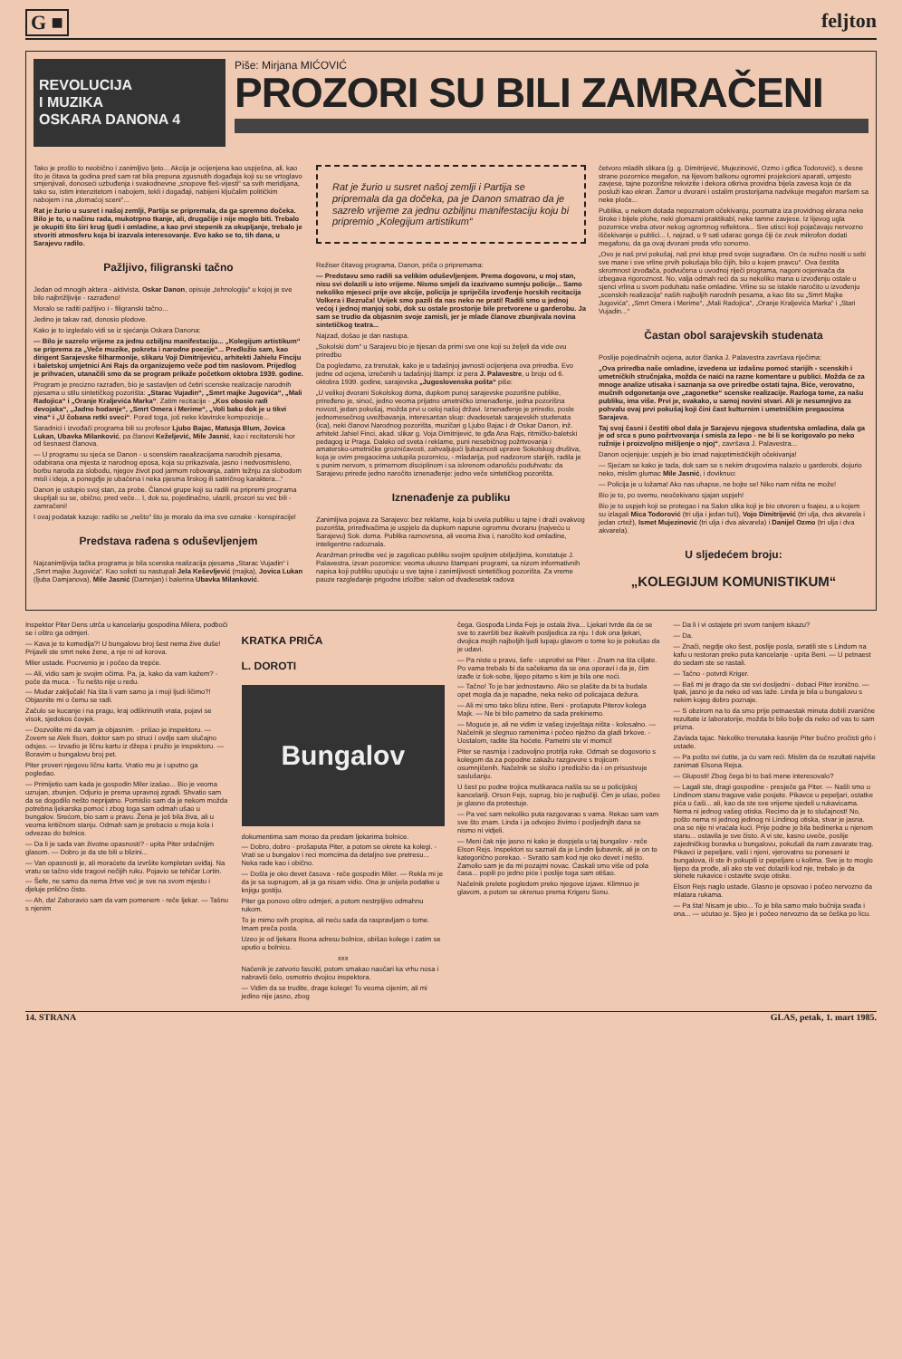G ■ feljton
REVOLUCIJA
I MUZIKA
OSKARA DANONA 4
Piše: Mirjana MIĆOVIĆ
PROZORI SU BILI ZAMRAČENI
Tako je prošlo to neobično i zanimljivo ljeto... Akcija je ocijenjena kao uspješna, ali, kao što je čitava ta godina pred sam rat bila prepuna zgusnutih događaja koji su se vrtoglavo smjenjivali, donoseći uzbuđenja i svakodnevne „snopove fleš-vijesti“ sa svih meridijana, tako su, istim intenzitetom i nabojem, tekli i događaji, nabijeni ključalim političkim nabojem i na „domaćoj sceni“...
Rat je žurio u susret i našoj zemlji, Partija se pripremala, da ga spremno dočeka. Bilo je to, u načinu rada, mukotrpno tkanje, ali, drugačije i nije moglo biti. Trebalo je okupiti što širi krug ljudi i omladine, a kao prvi stepenik za okupljanje, trebalo je stvoriti atmosferu koja bi izazvala interesovanje. Evo kako se to, tih dana, u Sarajevu radilo.
Pažljivo, filigranski tačno
Jedan od mnogih aktera - aktivista, Oskar Danon, opisuje „tehnologiju“ u kojoj je sve bilo najbrižljivije - razrađeno!
Moralo se raditi pažljivo i - filigranski tačno...
Jedino je takav rad, donosio plodove.
Kako je to izgledalo vidi se iz sjećanja Oskara Danona:
— Bilo je sazrelo vrijeme za jednu ozbiljnu manifestaciju... „Kolegijum artistikum“ se priprema za „Veče muzike, pokreta i narodne poezije“... Predložio sam, kao dirigent Sarajevske filharmonije, slikaru Voji Dimitrijeviću, arhitekti Jahielu Finciju i baletskoj umjetnici Ani Rajs da organizujemo veče pod tim naslovom. Prijedlog je prihvaćen, utanačili smo da se program prikaže početkom oktobra 1939. godine.
Program je precizno razrađen, bio je sastavljen od četiri scenske realizacije narodnih pjesama u stilu sintetičkog pozorišta: „Starac Vujadin“, „Smrt majke Jugovića“, „Mali Radojica“ i „Oranje Kraljevića Marka“. Zatim recitacije - „Kos obosio radi devojaka“, „Jadno hodanje“, „Smrt Omera i Merime“, „Voli baku dok je u tikvi vina“ i „U čobana retki sveci“. Pored toga, još neke klavirske kompozicije...
Saradnici i izvođači programa bili su profesor Ljubo Bajac, Matusja Blum, Jovica Lukan, Ubavka Milanković, pa članovi Keželjević, Mile Jasnić, kao i recitatorski hor od šesnaest članova.
— U programu su sjeća se Danon - u scenskim raealizacijama narodnih pjesama, odabirana ona mjesta iz narodnog eposa, koja su prikazivala, jasno i nedvosmisleno, borbu naroda za slobodu, njegov život pod jarmom robovanja, zatim težnju za slobodom misli i ideja, a ponegdje je ubačena i neka pjesma lirskog ili satiričnog karaktera...“
Danon je ustupio svoj stan, za probe. Članovi grupe koji su radili na pripremi programa skupljali su se, obično, pred veče... I, dok su, pojedinačno, ulazili, prozori su već bili - zamračeni!
I ovaj podatak kazuje: radilo se „nešto“ što je moralo da ima sve oznake - konspiracije!
Predstava rađena s oduševljenjem
Najzanimljivija tačka programa je bila scenska realizacija pjesama „Starac Vujadin“ i „Smrt majke Jugovića“. Kao solisti su nastupali Jela Keševljević (majka), Jovica Lukan (ljuba Damjanova), Mile Jasnić (Damnjan) i balerina Ubavka Milanković.
Rat je žurio u susret našoj zemlji i Partija se pripremala da ga dočeka, pa je Danon smatrao da je sazrelo vrijeme za jednu ozbiljnu manifestaciju koju bi pripremio „Kolegijum artistikum“
Režiser čitavog programa, Danon, priča o pripremama:
— Predstavu smo radili sa velikim oduševljenjem. Prema dogovoru, u moj stan, nisu svi dolazili u isto vrijeme. Nismo smjeli da izazivamo sumnju policije... Samo nekoliko mjeseci prije ove akcije, policija je spriječila izvođenje horskih recitacija Volkera i Bezruča! Uvijek smo pazili da nas neko ne prati! Radili smo u jednoj većoj i jednoj manjoj sobi, dok su ostale prostorije bile pretvorene u garderobu. Ja sam se trudio da objasnim svoje zamisli, jer je mlade članove zbunjivala novina sintetičkog teatra...
Najzad, došao je dan nastupa.
„Sokolski dom“ u Sarajevu bio je tijesan da primi sve one koji su željeli da vide ovu priredbu
Da pogledamo, za trenutak, kako je u tadašnjoj javnosti ocijenjena ova priredba. Evo jedne od ocjena, izrečenih u tadašnjoj štampi: iz pera J. Palavestre, u broju od 6. oktobra 1939. godine, sarajevska „Jugoslovenska pošta“ piše:
„U velikoj dvorani Sokolskog doma, dupkom punoj sarajevske pozorišne publike, priređeno je, sinoć, jedno veoma prijatno umetničko iznenađenje, jedna pozorišna novost, jedan pokušaj, možda prvi u celoj našoj državi. Iznenađenje je priredio, posle jednomesečnog uvežbavanja, interesantan skup: dvadesetak sarajevskih studenata (ica), neki članovi Narodnog pozorišta, muzičari g Ljubo Bajac i dr Oskar Danon, inž. arhitekt Jahiel Finci, akad. slikar g. Voja Dimitrijević, te gđa Ana Rajs, ritmičko-baletski pedagog iz Praga. Daleko od sveta i reklame, puni nesebičnog požrtvovanja i amatersko-umetničke grozničavosti, zahvaljujući ljubaznosti uprave Sokolskog društva, koja je ovim pregaocima ustupila pozornicu, - mladarija, pod nadzorom starijih, radila je s punim nervom, s primernom disciplinom i sa iskrenom odanošću poduhvatu: da Sarajevu prirede jedno naročito iznenađenje: jedno veče sintetičkog pozorišta.
Iznenađenje za publiku
Zanimljiva pojava za Sarajevo: bez reklame, koja bi uvela publiku u tajne i draži ovakvog pozorišta, priređivačima je uspjelo da dupkom napune ogromnu dvoranu (najveću u Sarajevu) Sok. doma. Publika raznovrsna, ali veoma živa i, naročito kod omladine, inteligentno radoznala.
Aranžman priredbe već je zagolicao publiku svojim spoljnim obilježjima, konstatuje J. Palavestra, izvan pozornice: veoma ukusno štampani programi, sa nizom informativnih napisa koji publiku upućuju u sve tajne i zanimljivosti sintetičkog pozorišta. Za vreme pauze razgledanje prigodne izložbe: salon od dvadesetak radova
četvoro mladih slikara (g. g. Dimitrijević, Mujezinović, Ozmo i gđica Todorović), s desne strane pozornice megafon, na lijevom balkonu ogromni projekcioni aparati, umjesto zavjese, tajne pozorišne rekvizite i dekora otkriva providna bijela zavesa koja će da posluži kao ekran. Žamor u dvorani i ostalim prostorijama nadvikuje megafon maršem sa neke ploče...
Publika, u nekom dotada nepoznatom očekivanju, posmatra iza providnog ekrana neke široke i bijele plohe, neki glomazni praktikabl, neke tamne zavjese. Iz lijevog ugla pozornice vreba otvor nekog ogromnog reflektora... Sve utisci koji pojačavaju nervozno iščekivanje u publici... I, najzad, u 9 sati udarac gonga čiji će zvuk mikrofon dodati megafonu, da ga ovaj dvorani preda vrlo sonorno.
„Ovo je naš prvi pokušaj, naš prvi istup pred svoje sugrađane. On će nužno nositi u sebi sve mane i sve vrline prvih pokušaja bilo čijih, bilo u kojem pravcu“. Ova čestita skromnost izvođača, podvučena u uvodnoj riječi programa, nagoni ocjenivača da izbegava rigoroznost. No, valja odmah reći da su nekoliko mana u izvođenju ostale u sjenci vrlina u svom poduhatu naše omladine. Vrline su se istakle naročito u izvođenju „scenskih realizacija“ naših najboljih narodnih pesama, a kao što su „Smrt Majke Jugovića“, „Smrt Omera i Merime“, „Mali Radojica“, „Oranje Kraljevića Marka“ i „Stari Vujadin...“
Častan obol sarajevskih studenata
Poslije pojedinačnih ocjena, autor članka J. Palavestra završava riječima:
„Ova priredba naše omladine, izvedena uz izdašnu pomoć starijih - scenskih i umetničkih stručnjaka, možda će naići na razne komentare u publici. Možda će za mnoge analize utisaka i saznanja sa ove priredbe ostati tajna. Biće, verovatno, mučnih odgonetanja ove „zagonetke“ scenske realizacije. Razloga tome, za našu publiku, ima više. Prvi je, svakako, u samoj novini stvari. Ali je nesumnjivo za pohvalu ovaj prvi pokušaj koji čini čast kulturnim i umetničkim pregaocima Sarajeva.
Taj svoj časni i čestiti obol dala je Sarajevu njegova studentska omladina, dala ga je od srca s puno požrtvovanja i smisla za lepo - ne bi li se korigovalo po neko ružnije i proizvoljno mišljenje o njoj“, završava J. Palavestra...
Danon ocjenjuje: uspjeh je bio iznad najoptimističkijih očekivanja!
— Sjećam se kako je tada, dok sam se s nekim drugovima nalazio u garderobi, dojurio neko, mislim glumac Mile Jasnić, i doviknuo:
— Policija je u ložama! Ako nas uhapse, ne bojte se! Niko nam ništa ne može!
Bio je to, po svemu, neočekivano sjajan uspjeh!
Bio je to uspjeh koji se protegao i na Salon slika koji je bio otvoren u foajeu, a u kojem su izlagali Mica Todorović (tri ulja i jedan tuš), Vojo Dimitrijević (tri ulja, dva akvarela i jedan crtež), Ismet Mujezinović (tri ulja i dva akvarela) i Danijel Ozmo (tri ulja i dva akvarela).
U sljedećem broju:
„KOLEGIJUM KOMUNISTIKUM“
Inspektor Piter Dens utrča u kancelariju gospodina Milera, podboči se i oštro ga odmjeri.
— Kava je to komedija?! U bungalovu broj šest nema žive duše! Prijavili ste smrt neke žene, a nje ni od korova.
Miler ustade. Pocrvenio je i počeo da trepće.
— Ali, vidio sam je svojim očima. Pa, ja, kako da vam kažem? - poče da muca. - Tu nešto nije u redu.
— Mudar zaključak! Na šta li vam samo ja i moji ljudi ličimo?! Objasnite mi o čemu se radi.
Začulo se kucanje i na pragu, kraj odškrinutih vrata, pojavi se visok, sjedokos čovjek.
— Dozvolite mi da vam ja objasnim. - prišao je inspektoru. — Zovem se Alek Ilson, doktor sam po struci i ovdje sam slučajno odsjeo. — Izvadio je ličnu kartu iz džepa i pružio je inspektoru. — Boravim u bungalovu broj pet.
Piter proveri njegovu ličnu kartu. Vratio mu je i uputno ga pogledao.
— Primijetio sam kada je gospodin Miler izašao... Bio je veoma uzrujan, zbunjen. Odjurio je prema upravnoj zgradi. Shvatio sam da se dogodilo nešto neprijatno. Pomislio sam da je nekom možda potrebna ljekarska pomoć i zbog toga sam odmah ušao u bungalov. Srećom, bio sam u pravu. Žena je još bila živa, ali u veoma kritičnom stanju. Odmah sam je prebacio u moja kola i odvezao do bolnice.
— Da li je sada van životne opasnosti? - upita Piter srdačnijim glasom. — Dobro je da ste bili u blizini...
— Van opasnosti je, ali moraćete da izvršite kompletan uviđaj. Na vratu se tačno vide tragovi nečijih ruku. Pojavio se tehičar Lortin.
— Šefe, ne samo da nema žrtve već je sve na svom mjestu i djeluje prilično čisto.
— Ah, da! Zaboravio sam da vam pomenem - reče ljekar. — Tašnu s njenim
KRATKA PRIČA
L. DOROTI
Bungalov
dokumentima sam morao da predam ljekarima bolnice.
— Dobro, dobro - prošaputa Piter, a potom se okrete ka kolegi. - Vrati se u bungalov i reci momcima da detaljno sve pretresu... Neka rade kao i obično.
— Došla je oko devet časova - reče gospodin Miler. — Rekla mi je da je sa suprugom, ali ja ga nisam vidio. Ona je unijela podatke u knjigu gostiju.
Piter ga ponovo oštro odmjeri, a potom nestrpljivo odmahnu rukom.
To je mimo svih propisa, ali neću sada da raspravljam o tome. Imam preča posla.
Uzeo je od ljekara Ilsona adresu bolnice, obišao kolege i zatim se uputio u bolnicu.
xxx
Načenik je zatvorio fascikl, potom smakao naočari ka vrhu nosa i nabravši čelo, osmotrio dvojicu inspektora.
— Vidim da se trudite, drage kolege! To veoma cijenim, ali mi jedino nije jasno, zbog
čega. Gospođa Linda Fejs je ostala živa... Ljekari tvrde da će se sve to završiti bez ikakvih posljedica za nju. I dok ona ljekari, dvojica mojih najboljih ljudi lupaju glavom o tome ko je pokušao da je udavi.
— Pa niste u pravu, šefe - usprotivi se Piter. - Znam na šta ciljate. Po vama trebalo bi da sačekamo da se ona oporavi i da je, čim izađe iz šok-sobe, lijepo pitamo s kim je bila one noći.
— Tačno! To je bar jednostavno. Ako se plašite da bi ta budala opet mogla da je napadne, neka neko od policajaca dežura.
— Ali mi smo tako blizu istine, Beni - prošaputa Piterov kolega Majk. — Ne bi bilo pametno da sada prekinemo.
— Moguće je, ali ne vidim iz vašeg izvještaja ništa - kolosalno. — Načelnik je slegnuo ramenima i počeo nježno da gladi brkove. - Uostalom, radite šta hoćete. Pametni ste vi momci!
Piter se nasmija i zadovoljno protrlja ruke. Odmah se dogovorio s kolegom da za popodne zakažu razgovore s trojicom osumnjičenih. Načelnik se složio i predložio da i on prisustvuje saslušanju.
U šest po podne trojica muškaraca našla su se u policijskoj kancelariji. Orson Fejs, suprug, bio je najbučiji. Čim je ušao, počeo je glasno da protestuje.
— Pa već sam nekoliko puta razgovarao s vama. Rekao sam vam sve što znam. Linda i ja odvojeo živimo i posljednjih dana se nismo ni vidjeli.
— Meni čak nije jasno ni kako je dospjela u taj bungalov - reče Elson Rejs. Inspektori su saznali da je Lindin ljubavnik, ali je on to kategorično porekao. - Svratio sam kod nje oko devet i nešto. Zamolio sam je da mi pozajmi novac. Ćaskali smo više od pola časa... popili po jedno piće i poslije toga sam otišao.
Načelnik prelete pogledom preko njegove izjave. Klimnuo je glavom, a potom se okrenuo prema Krigeru Sonu.
— Da li i vi ostajete pri svom ranijem iskazu?
— Da.
— Znači, negdje oko šest, poslije posla, svratili ste s Lindom na kafu u restoran preko puta kancelarije - upita Beni. — U petnaest do sedam ste se rastali.
— Tačno - potvrdi Kriger.
— Baš mi je drago da ste svi dosljedni - dobaci Piter ironično. — Ipak, jasno je da neko od vas laže. Linda je bila u bungalovu s nekim kojeg dobro poznaje.
— S obzirom na to da smo prije petnaestak minuta dobili zvanične rezultate iz laboratorije, možda bi bilo bolje da neko od vas to sam prizna.
Zavlada tajac. Nekoliko trenutaka kasnije Piter bučno pročisti grlo i ustade.
— Pa pošto svi ćutite, ja ću vam reći. Mislim da će rezultati najviše zanimati Elsona Rejsa.
— Gluposti! Zbog čega bi to baš mene interesovalo?
— Lagali ste, dragi gospodine - presječe ga Piter. — Našli smo u Lindinom stanu tragove vaše posjete. Pikavce u pepeljari, ostatke pića u čaši... ali, kao da ste sve vrijeme sjedeli u rukavicama. Nema ni jednog vašeg otiska. Recimo da je to slučajnost! No, pošto nema ni jednog jedinog ni Lindinog otiska, stvar je jasna. ona se nije ni vraćala kući. Prije podne je bila bedinerka u njenom stanu... ostavila je sve čisto. A vi ste, kasno uveče, poslije zajedničkog boravka u bungalovu, pokušali da nam zavarate trag. Pikavci iz pepeljare, vaši i njeni, vjerovatno su poneseni iz bungalova, ili ste ih pokupili iz pepeljare u kolima. Sve je to moglo lijepo da prođe, ali ako ste već dolazili kod nje, trebalo je da skinete rukavice i ostavite svoje otiske.
Elson Rejs naglo ustade. Glasno je opsovao i počeo nervozno da mlatara rukama.
— Pa šta! Nisam je ubio... To je bila samo malo bučnija svađa i ona... — ućutao je. Sjeo je i počeo nervozno da se češka po licu.
14. STRANA GLAS, petak, 1. mart 1985.